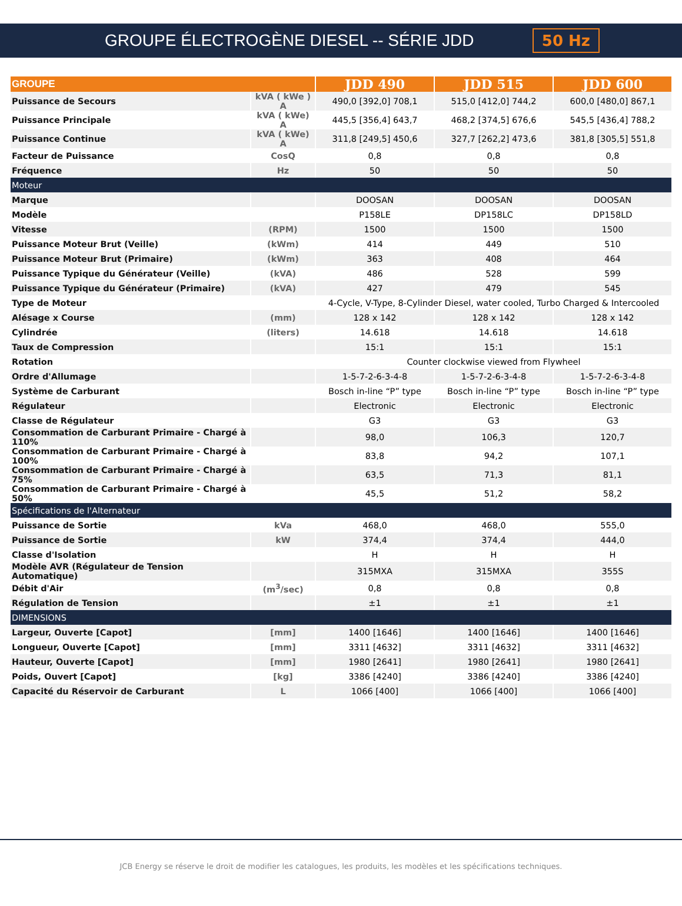GROUPE ÉLECTROGÈNE DIESEL -- SÉRIE JDD
50 Hz
| GROUPE | | JDD 490 | JDD 515 | JDD 600 |
| --- | --- | --- | --- | --- |
| Puissance de Secours | kVA ( kWe ) A | 490,0 [392,0] 708,1 | 515,0 [412,0] 744,2 | 600,0 [480,0] 867,1 |
| Puissance Principale | kVA ( kWe) A | 445,5 [356,4] 643,7 | 468,2 [374,5] 676,6 | 545,5 [436,4] 788,2 |
| Puissance Continue | kVA ( kWe) A | 311,8 [249,5] 450,6 | 327,7 [262,2] 473,6 | 381,8 [305,5] 551,8 |
| Facteur de Puissance | CosQ | 0,8 | 0,8 | 0,8 |
| Fréquence | Hz | 50 | 50 | 50 |
| Moteur | | | | |
| Marque | | DOOSAN | DOOSAN | DOOSAN |
| Modèle | | P158LE | DP158LC | DP158LD |
| Vitesse | (RPM) | 1500 | 1500 | 1500 |
| Puissance Moteur Brut (Veille) | (kWm) | 414 | 449 | 510 |
| Puissance Moteur Brut (Primaire) | (kWm) | 363 | 408 | 464 |
| Puissance Typique du Générateur (Veille) | (kVA) | 486 | 528 | 599 |
| Puissance Typique du Générateur (Primaire) | (kVA) | 427 | 479 | 545 |
| Type de Moteur | | 4-Cycle, V-Type, 8-Cylinder Diesel, water cooled, Turbo Charged & Intercooled | | |
| Alésage x Course | (mm) | 128 x 142 | 128 x 142 | 128 x 142 |
| Cylindrée | (liters) | 14.618 | 14.618 | 14.618 |
| Taux de Compression | | 15:1 | 15:1 | 15:1 |
| Rotation | | Counter clockwise viewed from Flywheel | | |
| Ordre d'Allumage | | 1-5-7-2-6-3-4-8 | 1-5-7-2-6-3-4-8 | 1-5-7-2-6-3-4-8 |
| Système de Carburant | | Bosch in-line “P” type | Bosch in-line “P” type | Bosch in-line “P” type |
| Régulateur | | Electronic | Electronic | Electronic |
| Classe de Régulateur | | G3 | G3 | G3 |
| Consommation de Carburant Primaire - Chargé à 110% | | 98,0 | 106,3 | 120,7 |
| Consommation de Carburant Primaire - Chargé à 100% | | 83,8 | 94,2 | 107,1 |
| Consommation de Carburant Primaire - Chargé à 75% | | 63,5 | 71,3 | 81,1 |
| Consommation de Carburant Primaire - Chargé à 50% | | 45,5 | 51,2 | 58,2 |
| Spécifications de l'Alternateur | | | | |
| Puissance de Sortie | kVa | 468,0 | 468,0 | 555,0 |
| Puissance de Sortie | kW | 374,4 | 374,4 | 444,0 |
| Classe d'Isolation | | H | H | H |
| Modèle AVR (Régulateur de Tension Automatique) | | 315MXA | 315MXA | 355S |
| Débit d'Air | (m<sup>3</sup>/sec) | 0,8 | 0,8 | 0,8 |
| Régulation de Tension | | ±1 | ±1 | ±1 |
| DIMENSIONS | | | | |
| Largeur, Ouverte [Capot] | [mm] | 1400 [1646] | 1400 [1646] | 1400 [1646] |
| Longueur, Ouverte [Capot] | [mm] | 3311 [4632] | 3311 [4632] | 3311 [4632] |
| Hauteur, Ouverte [Capot] | [mm] | 1980 [2641] | 1980 [2641] | 1980 [2641] |
| Poids, Ouvert [Capot] | [kg] | 3386 [4240] | 3386 [4240] | 3386 [4240] |
| Capacité du Réservoir de Carburant | L | 1066 [400] | 1066 [400] | 1066 [400] |
JCB Energy se réserve le droit de modifier les catalogues, les produits, les modèles et les spécifications techniques.